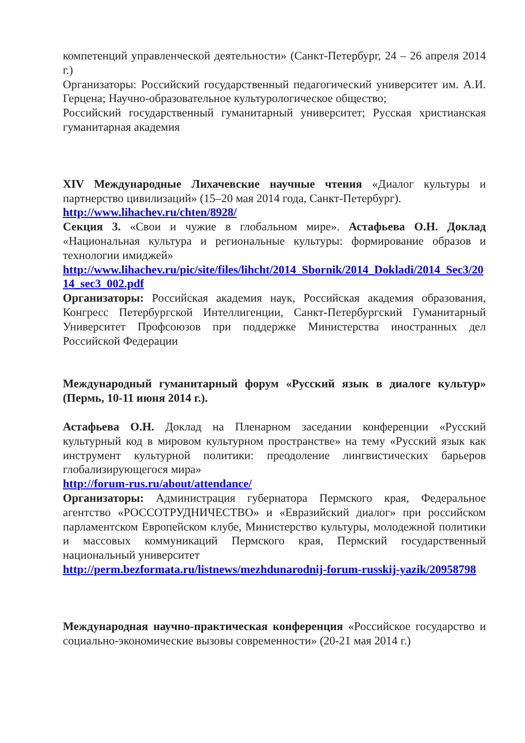компетенций управленческой деятельности» (Санкт-Петербург, 24 – 26 апреля 2014 г.)
Организаторы: Российский государственный педагогический университет им. А.И. Герцена; Научно-образовательное культурологическое общество;
Российский государственный гуманитарный университет; Русская христианская гуманитарная академия
XIV Международные Лихачевские научные чтения «Диалог культуры и партнерство цивилизаций» (15–20 мая 2014 года, Санкт-Петербург).
http://www.lihachev.ru/chten/8928/
Секция 3. «Свои и чужие в глобальном мире». Астафьева О.Н. Доклад «Национальная культура и региональные культуры: формирование образов и технологии имиджей»
http://www.lihachev.ru/pic/site/files/lihcht/2014_Sbornik/2014_Dokladi/2014_Sec3/2014_sec3_002.pdf
Организаторы: Российская академия наук, Российская академия образования, Конгресс Петербургской Интеллигенции, Санкт-Петербургский Гуманитарный Университет Профсоюзов при поддержке Министерства иностранных дел Российской Федерации
Международный гуманитарный форум «Русский язык в диалоге культур» (Пермь, 10-11 июня 2014 г.).
Астафьева О.Н. Доклад на Пленарном заседании конференции «Русский культурный код в мировом культурном пространстве» на тему «Русский язык как инструмент культурной политики: преодоление лингвистических барьеров глобализирующегося мира»
http://forum-rus.ru/about/attendance/
Организаторы: Администрация губернатора Пермского края, Федеральное агентство «РОССОТРУДНИЧЕСТВО» и «Евразийский диалог» при российском парламентском Европейском клубе, Министерство культуры, молодежной политики и массовых коммуникаций Пермского края, Пермский государственный национальный университет
http://perm.bezformata.ru/listnews/mezhdunarodnij-forum-russkij-yazik/20958798
Международная научно-практическая конференция «Российское государство и социально-экономические вызовы современности» (20-21 мая 2014 г.)